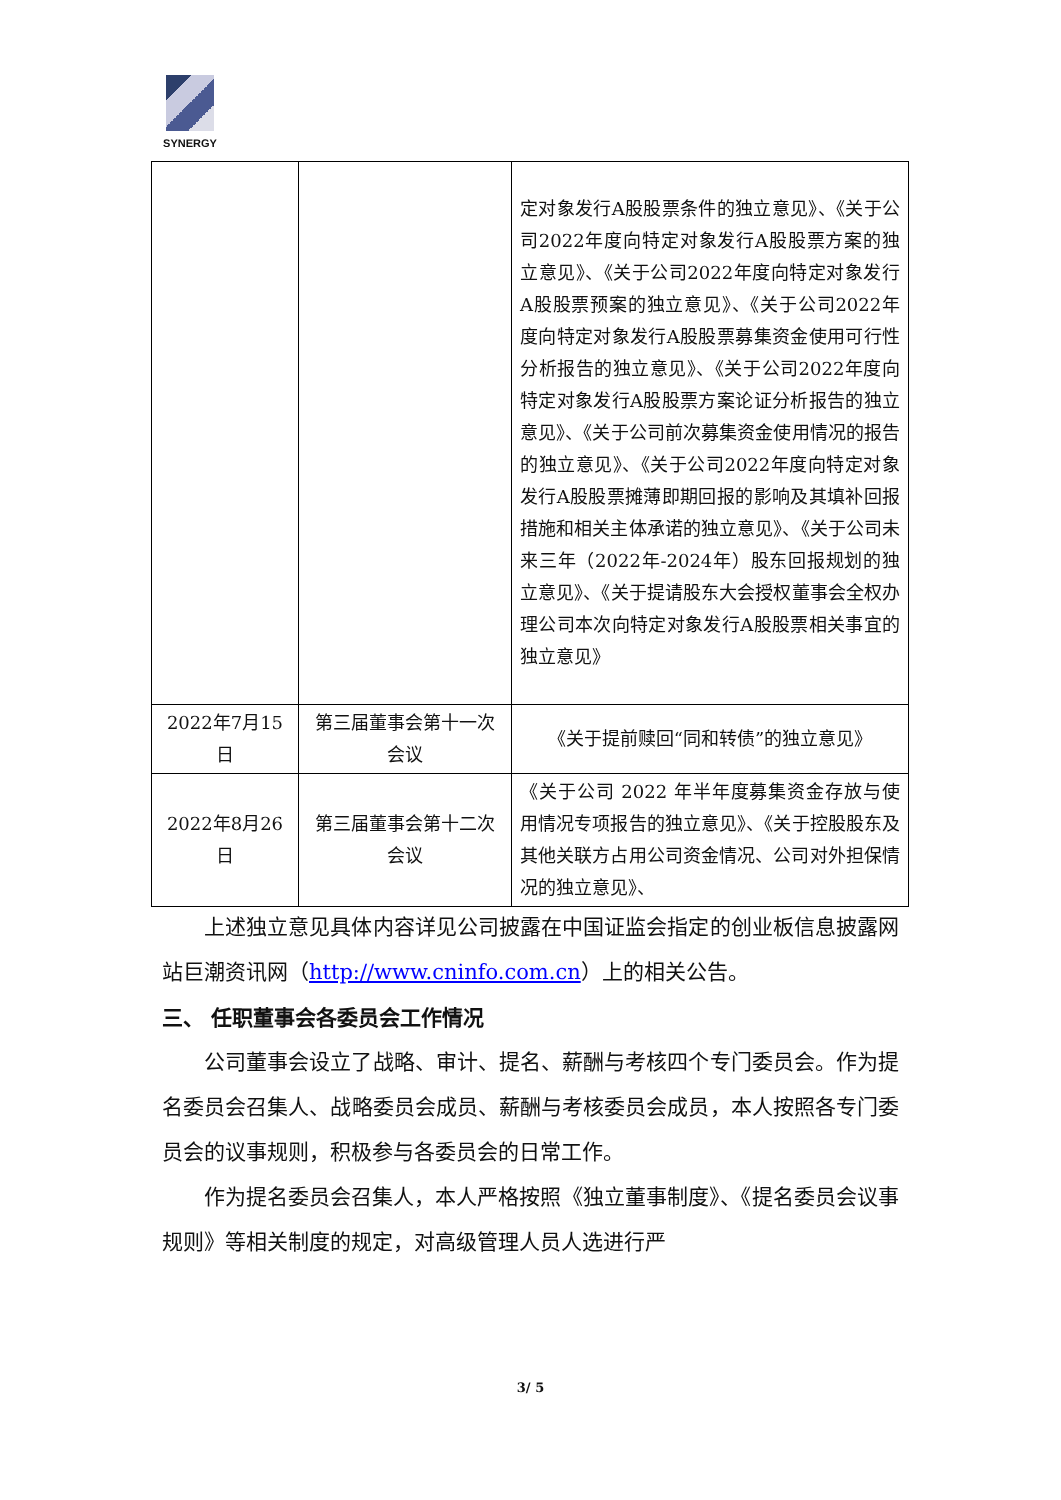SYNERGY
| | | 定对象发行A股股票条件的独立意见》、《关于公司2022年度向特定对象发行A股股票方案的独立意见》、《关于公司2022年度向特定对象发行A股股票预案的独立意见》、《关于公司2022年度向特定对象发行A股股票募集资金使用可行性分析报告的独立意见》、《关于公司2022年度向特定对象发行A股股票方案论证分析报告的独立意见》、《关于公司前次募集资金使用情况的报告的独立意见》、《关于公司2022年度向特定对象发行A股股票摊薄即期回报的影响及其填补回报措施和相关主体承诺的独立意见》、《关于公司未来三年（2022年-2024年）股东回报规划的独立意见》、《关于提请股东大会授权董事会全权办理公司本次向特定对象发行A股股票相关事宜的独立意见》 |
| 2022年7月15日 | 第三届董事会第十一次会议 | 《关于提前赎回“同和转债”的独立意见》 |
| 2022年8月26日 | 第三届董事会第十二次会议 | 《关于公司 2022 年半年度募集资金存放与使用情况专项报告的独立意见》、《关于控股股东及其他关联方占用公司资金情况、公司对外担保情况的独立意见》、 |
上述独立意见具体内容详见公司披露在中国证监会指定的创业板信息披露网站巨潮资讯网（http://www.cninfo.com.cn）上的相关公告。
三、 任职董事会各委员会工作情况
公司董事会设立了战略、审计、提名、薪酬与考核四个专门委员会。作为提名委员会召集人、战略委员会成员、薪酬与考核委员会成员，本人按照各专门委员会的议事规则，积极参与各委员会的日常工作。
作为提名委员会召集人，本人严格按照《独立董事制度》、《提名委员会议事规则》等相关制度的规定，对高级管理人员人选进行严
3/ 5